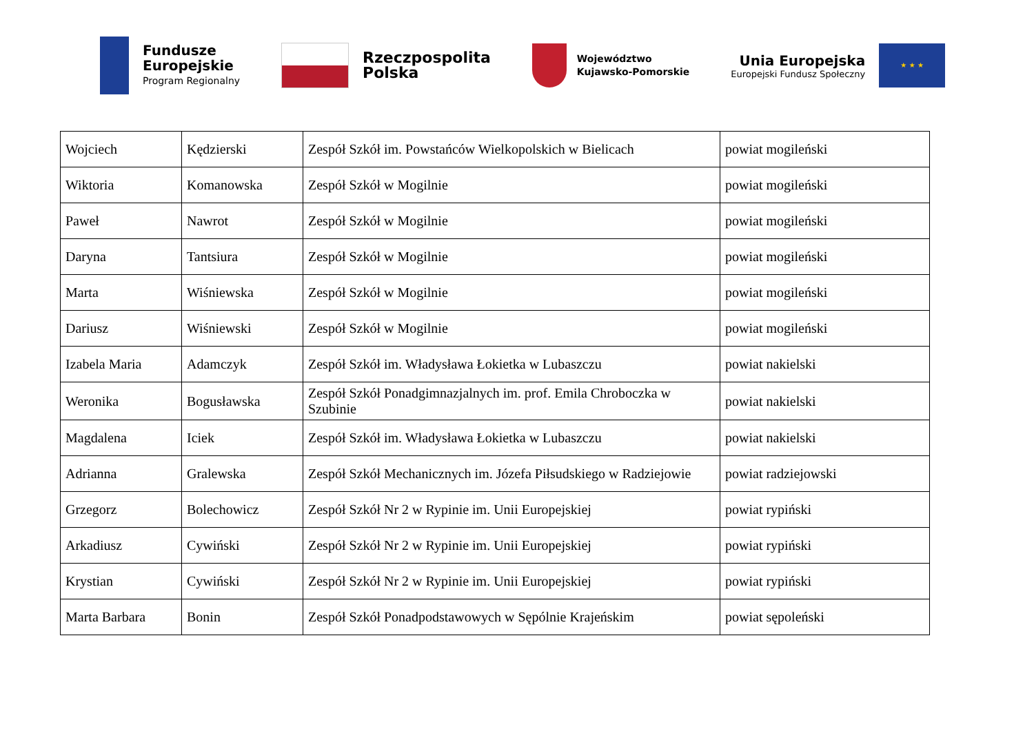Fundusze
Europejskie
Program Regionalny
Rzeczpospolita
Polska
Województwo
Kujawsko-Pomorskie
Unia Europejska
Europejski Fundusz Społeczny
★ ★ ★
| Wojciech | Kędzierski | Zespół Szkół im. Powstańców Wielkopolskich w Bielicach | powiat mogileński |
| Wiktoria | Komanowska | Zespół Szkół w Mogilnie | powiat mogileński |
| Paweł | Nawrot | Zespół Szkół w Mogilnie | powiat mogileński |
| Daryna | Tantsiura | Zespół Szkół w Mogilnie | powiat mogileński |
| Marta | Wiśniewska | Zespół Szkół w Mogilnie | powiat mogileński |
| Dariusz | Wiśniewski | Zespół Szkół w Mogilnie | powiat mogileński |
| Izabela Maria | Adamczyk | Zespół Szkół im. Władysława Łokietka w Lubaszczu | powiat nakielski |
| Weronika | Bogusławska | Zespół Szkół Ponadgimnazjalnych im. prof. Emila Chroboczka w Szubinie | powiat nakielski |
| Magdalena | Iciek | Zespół Szkół im. Władysława Łokietka w Lubaszczu | powiat nakielski |
| Adrianna | Gralewska | Zespół Szkół Mechanicznych im. Józefa Piłsudskiego w Radziejowie | powiat radziejowski |
| Grzegorz | Bolechowicz | Zespół Szkół Nr 2 w Rypinie im. Unii Europejskiej | powiat rypiński |
| Arkadiusz | Cywiński | Zespół Szkół Nr 2 w Rypinie im. Unii Europejskiej | powiat rypiński |
| Krystian | Cywiński | Zespół Szkół Nr 2 w Rypinie im. Unii Europejskiej | powiat rypiński |
| Marta Barbara | Bonin | Zespół Szkół Ponadpodstawowych w Sępólnie Krajeńskim | powiat sępoleński |